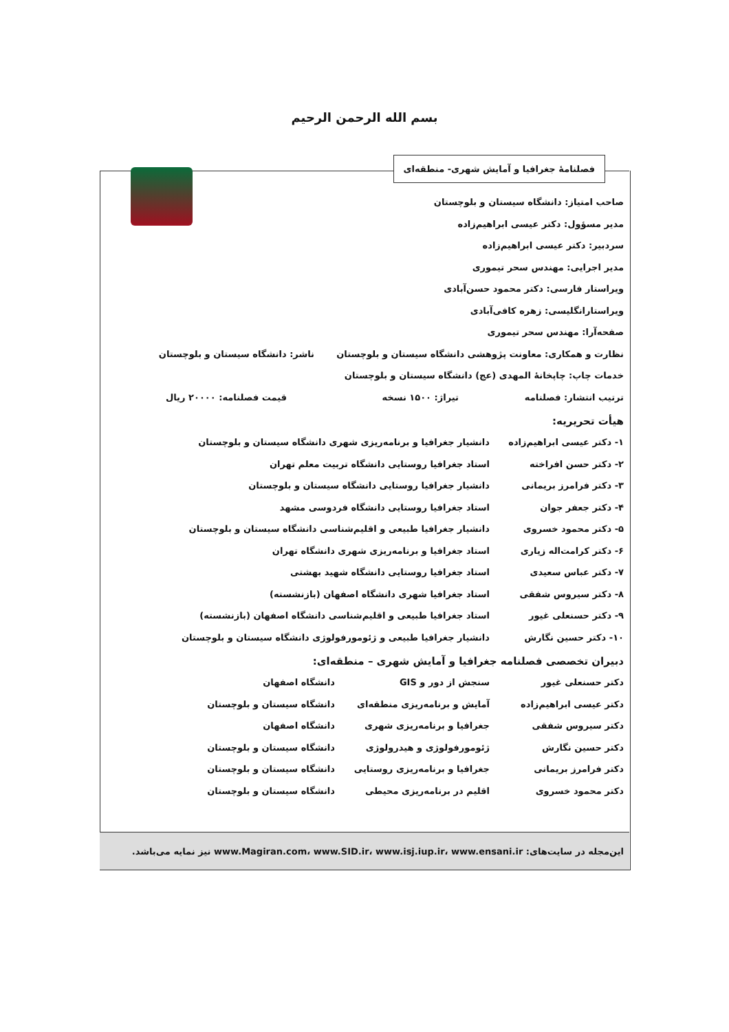بسم الله الرحمن الرحیم
فصلنامهٔ جغرافیا و آمایش شهری- منطقه‌ای
صاحب امتیاز: دانشگاه سیستان و بلوچستان
مدیر مسؤول: دکتر عیسی ابراهیم‌زاده
سردبیر: دکتر عیسی ابراهیم‌زاده
مدیر اجرایی: مهندس سحر تیموری
ویراستار فارسی: دکتر محمود حسن‌آبادی
ویراستارانگلیسی: زهره کافی‌آبادی
صفحه‌آرا: مهندس سحر تیموری
نظارت و همکاری: معاونت پژوهشی دانشگاه سیستان و بلوچستان ناشر: دانشگاه سیستان و بلوچستان
خدمات چاپ: چاپخانهٔ المهدی (عج) دانشگاه سیستان و بلوچستان
ترتیب انتشار: فصلنامه تیراژ: ۱۵۰۰ نسخه قیمت فصلنامه: ۲۰۰۰۰ ریال
هیأت تحریریه:
| ۱- دکتر عیسی ابراهیم‌زاده | دانشیار جغرافیا و برنامه‌ریزی شهری دانشگاه سیستان و بلوچستان |
| ۲- دکتر حسن افراخته | استاد جغرافیا روستایی دانشگاه تربیت معلم تهران |
| ۳- دکتر فرامرز بریمانی | دانشیار جغرافیا روستایی دانشگاه سیستان و بلوچستان |
| ۴- دکتر جعفر جوان | استاد جغرافیا روستایی دانشگاه فردوسی مشهد |
| ۵- دکتر محمود خسروی | دانشیار جغرافیا طبیعی و اقلیم‌شناسی دانشگاه سیستان و بلوچستان |
| ۶- دکتر کرامت‌اله زیاری | استاد جغرافیا و برنامه‌ریزی شهری دانشگاه تهران |
| ۷- دکتر عباس سعیدی | استاد جغرافیا روستایی دانشگاه شهید بهشتی |
| ۸- دکتر سیروس شفقی | استاد جغرافیا شهری دانشگاه اصفهان (بازنشسته) |
| ۹- دکتر حسنعلی غیور | استاد جغرافیا طبیعی و اقلیم‌شناسی دانشگاه اصفهان (بازنشسته) |
| ۱۰- دکتر حسین نگارش | دانشیار جغرافیا طبیعی و ژئومورفولوژی دانشگاه سیستان و بلوچستان |
دبیران تخصصی فصلنامه جغرافیا و آمایش شهری – منطقه‌ای:
| دکتر حسنعلی غیور | سنجش از دور و GIS | دانشگاه اصفهان |
| دکتر عیسی ابراهیم‌زاده | آمایش و برنامه‌ریزی منطقه‌ای | دانشگاه سیستان و بلوچستان |
| دکتر سیروس شفقی | جغرافیا و برنامه‌ریزی شهری | دانشگاه اصفهان |
| دکتر حسین نگارش | ژئومورفولوژی و هیدرولوژی | دانشگاه سیستان و بلوچستان |
| دکتر فرامرز بریمانی | جغرافیا و برنامه‌ریزی روستایی | دانشگاه سیستان و بلوچستان |
| دکتر محمود خسروی | اقلیم در برنامه‌ریزی محیطی | دانشگاه سیستان و بلوچستان |
این‌مجله در سایت‌های: www.Magiran.com، www.SID.ir، www.isj.iup.ir، www.ensani.ir نیز نمایه می‌باشد.